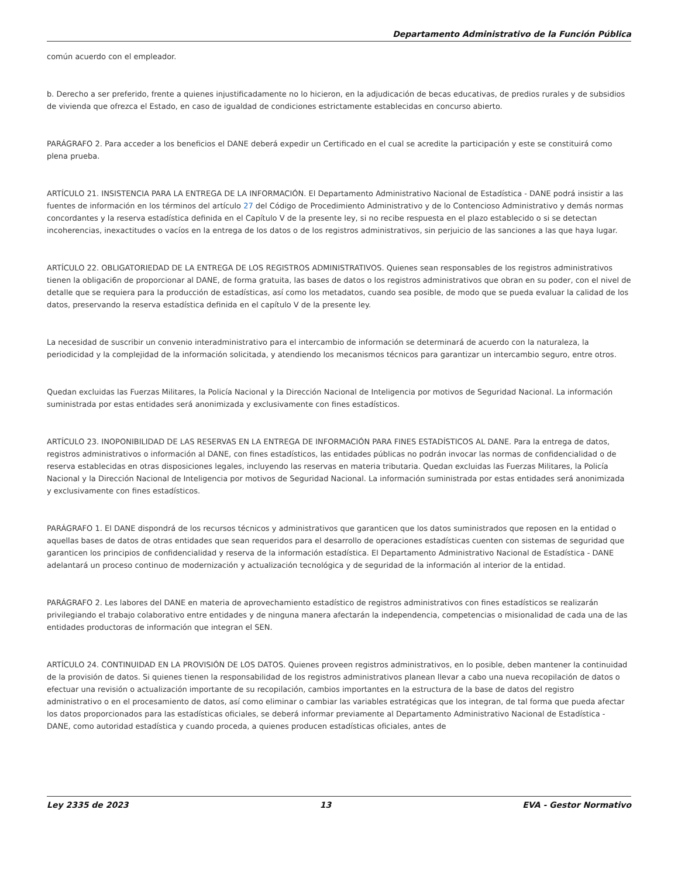Departamento Administrativo de la Función Pública
común acuerdo con el empleador.
b. Derecho a ser preferido, frente a quienes injustificadamente no lo hicieron, en la adjudicación de becas educativas, de predios rurales y de subsidios de vivienda que ofrezca el Estado, en caso de igualdad de condiciones estrictamente establecidas en concurso abierto.
PARÁGRAFO 2. Para acceder a los beneficios el DANE deberá expedir un Certificado en el cual se acredite la participación y este se constituirá como plena prueba.
ARTÍCULO 21. INSISTENCIA PARA LA ENTREGA DE LA INFORMACIÓN. El Departamento Administrativo Nacional de Estadística - DANE podrá insistir a las fuentes de información en los términos del artículo 27 del Código de Procedimiento Administrativo y de lo Contencioso Administrativo y demás normas concordantes y la reserva estadística definida en el Capítulo V de la presente ley, si no recibe respuesta en el plazo establecido o si se detectan incoherencias, inexactitudes o vacíos en la entrega de los datos o de los registros administrativos, sin perjuicio de las sanciones a las que haya lugar.
ARTÍCULO 22. OBLIGATORIEDAD DE LA ENTREGA DE LOS REGISTROS ADMINISTRATIVOS. Quienes sean responsables de los registros administrativos tienen la obligaci6n de proporcionar al DANE, de forma gratuita, las bases de datos o los registros administrativos que obran en su poder, con el nivel de detalle que se requiera para la producción de estadísticas, así como los metadatos, cuando sea posible, de modo que se pueda evaluar la calidad de los datos, preservando la reserva estadística definida en el capítulo V de la presente ley.
La necesidad de suscribir un convenio interadministrativo para el intercambio de información se determinará de acuerdo con la naturaleza, la periodicidad y la complejidad de la información solicitada, y atendiendo los mecanismos técnicos para garantizar un intercambio seguro, entre otros.
Quedan excluidas las Fuerzas Militares, la Policía Nacional y la Dirección Nacional de Inteligencia por motivos de Seguridad Nacional. La información suministrada por estas entidades será anonimizada y exclusivamente con fines estadísticos.
ARTÍCULO 23. INOPONIBILIDAD DE LAS RESERVAS EN LA ENTREGA DE INFORMACIÓN PARA FINES ESTADÍSTICOS AL DANE. Para la entrega de datos, registros administrativos o información al DANE, con fines estadísticos, las entidades públicas no podrán invocar las normas de confidencialidad o de reserva establecidas en otras disposiciones legales, incluyendo las reservas en materia tributaria. Quedan excluidas las Fuerzas Militares, la Policía Nacional y la Dirección Nacional de Inteligencia por motivos de Seguridad Nacional. La información suministrada por estas entidades será anonimizada y exclusivamente con fines estadísticos.
PARÁGRAFO 1. El DANE dispondrá de los recursos técnicos y administrativos que garanticen que los datos suministrados que reposen en la entidad o aquellas bases de datos de otras entidades que sean requeridos para el desarrollo de operaciones estadísticas cuenten con sistemas de seguridad que garanticen los principios de confidencialidad y reserva de la información estadística. El Departamento Administrativo Nacional de Estadística - DANE adelantará un proceso continuo de modernización y actualización tecnológica y de seguridad de la información al interior de la entidad.
PARÁGRAFO 2. Les labores del DANE en materia de aprovechamiento estadístico de registros administrativos con fines estadísticos se realizarán privilegiando el trabajo colaborativo entre entidades y de ninguna manera afectarán la independencia, competencias o misionalidad de cada una de las entidades productoras de información que integran el SEN.
ARTÍCULO 24. CONTINUIDAD EN LA PROVISIÓN DE LOS DATOS. Quienes proveen registros administrativos, en lo posible, deben mantener la continuidad de la provisión de datos. Si quienes tienen la responsabilidad de los registros administrativos planean llevar a cabo una nueva recopilación de datos o efectuar una revisión o actualización importante de su recopilación, cambios importantes en la estructura de la base de datos del registro administrativo o en el procesamiento de datos, así como eliminar o cambiar las variables estratégicas que los integran, de tal forma que pueda afectar los datos proporcionados para las estadísticas oficiales, se deberá informar previamente al Departamento Administrativo Nacional de Estadística - DANE, como autoridad estadística y cuando proceda, a quienes producen estadísticas oficiales, antes de
Ley 2335 de 2023 13 EVA - Gestor Normativo